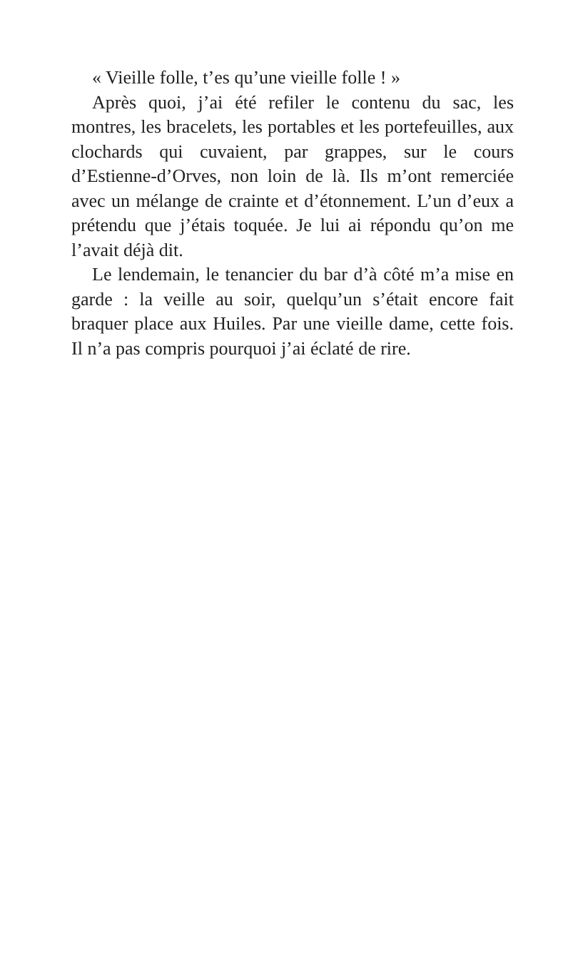« Vieille folle, t’es qu’une vieille folle ! »
Après quoi, j’ai été refiler le contenu du sac, les montres, les bracelets, les portables et les portefeuilles, aux clochards qui cuvaient, par grappes, sur le cours d’Estienne-d’Orves, non loin de là. Ils m’ont remerciée avec un mélange de crainte et d’étonnement. L’un d’eux a prétendu que j’étais toquée. Je lui ai répondu qu’on me l’avait déjà dit.
Le lendemain, le tenancier du bar d’à côté m’a mise en garde : la veille au soir, quelqu’un s’était encore fait braquer place aux Huiles. Par une vieille dame, cette fois. Il n’a pas compris pourquoi j’ai éclaté de rire.